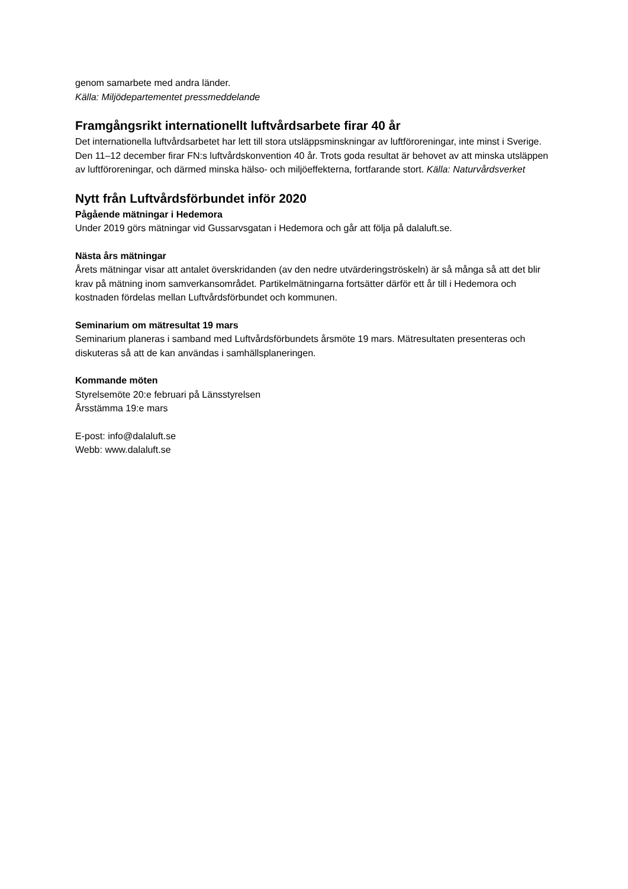genom samarbete med andra länder.
Källa: Miljödepartementet pressmeddelande
Framgångsrikt internationellt luftvårdsarbete firar 40 år
Det internationella luftvårdsarbetet har lett till stora utsläppsminskningar av luftföroreningar, inte minst i Sverige. Den 11–12 december firar FN:s luftvårdskonvention 40 år. Trots goda resultat är behovet av att minska utsläppen av luftföroreningar, och därmed minska hälso- och miljöeffekterna, fortfarande stort. Källa: Naturvårdsverket
Nytt från Luftvårdsförbundet inför 2020
Pågående mätningar i Hedemora
Under 2019 görs mätningar vid Gussarvsgatan i Hedemora och går att följa på dalaluft.se.
Nästa års mätningar
Årets mätningar visar att antalet överskridanden (av den nedre utvärderingströskeln) är så många så att det blir krav på mätning inom samverkansområdet. Partikelmätningarna fortsätter därför ett år till i Hedemora och kostnaden fördelas mellan Luftvårdsförbundet och kommunen.
Seminarium om mätresultat 19 mars
Seminarium planeras i samband med Luftvårdsförbundets årsmöte 19 mars. Mätresultaten presenteras och diskuteras så att de kan användas i samhällsplaneringen.
Kommande möten
Styrelsemöte 20:e februari på Länsstyrelsen
Årsstämma 19:e mars
E-post: info@dalaluft.se
Webb: www.dalaluft.se